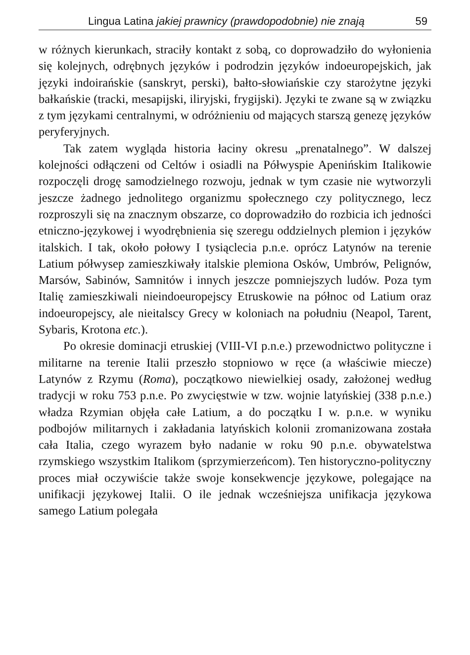Lingua Latina jakiej prawnicy (prawdopodobnie) nie znają 59
w różnych kierunkach, straciły kontakt z sobą, co doprowadziło do wyłonienia się kolejnych, odrębnych języków i podrodzin języków indoeuropejskich, jak języki indoirańskie (sanskryt, perski), bałto-słowiańskie czy starożytne języki bałkańskie (tracki, mesapijski, iliryjski, frygijski). Języki te zwane są w związku z tym językami centralnymi, w odróżnieniu od mających starszą genezę języków peryferyjnych.
Tak zatem wygląda historia łaciny okresu „prenatalnego”. W dalszej kolejności odłączeni od Celtów i osiadli na Półwyspie Apenińskim Italikowie rozpoczęli drogę samodzielnego rozwoju, jednak w tym czasie nie wytworzyli jeszcze żadnego jednolitego organizmu społecznego czy politycznego, lecz rozproszyli się na znacznym obszarze, co doprowadziło do rozbicia ich jedności etniczno-językowej i wyodrębnienia się szeregu oddzielnych plemion i języków italskich. I tak, około połowy I tysiąclecia p.n.e. oprócz Latynów na terenie Latium półwysep zamieszkiwały italskie plemiona Osków, Umbrów, Pelignów, Marsów, Sabinów, Samnitów i innych jeszcze pomniejszych ludów. Poza tym Italię zamieszkiwali nieindoeuropejscy Etruskowie na północ od Latium oraz indoeuropejscy, ale nieitalscy Grecy w koloniach na południu (Neapol, Tarent, Sybaris, Krotona etc.).
Po okresie dominacji etruskiej (VIII-VI p.n.e.) przewodnictwo polityczne i militarne na terenie Italii przeszło stopniowo w ręce (a właściwie miecze) Latynów z Rzymu (Roma), początkowo niewielkiej osady, założonej według tradycji w roku 753 p.n.e. Po zwycięstwie w tzw. wojnie latyńskiej (338 p.n.e.) władza Rzymian objęła całe Latium, a do początku I w. p.n.e. w wyniku podbojów militarnych i zakładania latyńskich kolonii zromanizowana została cała Italia, czego wyrazem było nadanie w roku 90 p.n.e. obywatelstwa rzymskiego wszystkim Italikom (sprzymierzeńcom). Ten historyczno-polityczny proces miał oczywiście także swoje konsekwencje językowe, polegające na unifikacji językowej Italii. O ile jednak wcześniejsza unifikacja językowa samego Latium polegała